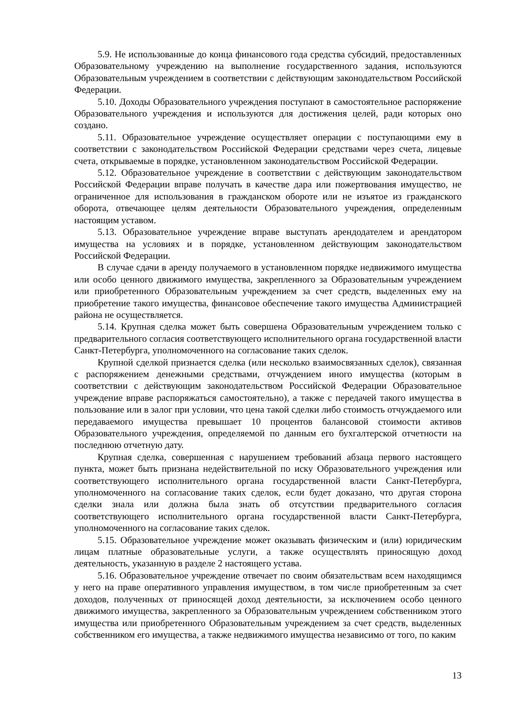5.9. Не использованные до конца финансового года средства субсидий, предоставленных Образовательному учреждению на выполнение государственного задания, используются Образовательным учреждением в соответствии с действующим законодательством Российской Федерации.
5.10. Доходы Образовательного учреждения поступают в самостоятельное распоряжение Образовательного учреждения и используются для достижения целей, ради которых оно создано.
5.11. Образовательное учреждение осуществляет операции с поступающими ему в соответствии с законодательством Российской Федерации средствами через счета, лицевые счета, открываемые в порядке, установленном законодательством Российской Федерации.
5.12. Образовательное учреждение в соответствии с действующим законодательством Российской Федерации вправе получать в качестве дара или пожертвования имущество, не ограниченное для использования в гражданском обороте или не изъятое из гражданского оборота, отвечающее целям деятельности Образовательного учреждения, определенным настоящим уставом.
5.13. Образовательное учреждение вправе выступать арендодателем и арендатором имущества на условиях и в порядке, установленном действующим законодательством Российской Федерации.
В случае сдачи в аренду получаемого в установленном порядке недвижимого имущества или особо ценного движимого имущества, закрепленного за Образовательным учреждением или приобретенного Образовательным учреждением за счет средств, выделенных ему на приобретение такого имущества, финансовое обеспечение такого имущества Администрацией района не осуществляется.
5.14. Крупная сделка может быть совершена Образовательным учреждением только с предварительного согласия соответствующего исполнительного органа государственной власти Санкт-Петербурга, уполномоченного на согласование таких сделок.
Крупной сделкой признается сделка (или несколько взаимосвязанных сделок), связанная с распоряжением денежными средствами, отчуждением иного имущества (которым в соответствии с действующим законодательством Российской Федерации Образовательное учреждение вправе распоряжаться самостоятельно), а также с передачей такого имущества в пользование или в залог при условии, что цена такой сделки либо стоимость отчуждаемого или передаваемого имущества превышает 10 процентов балансовой стоимости активов Образовательного учреждения, определяемой по данным его бухгалтерской отчетности на последнюю отчетную дату.
Крупная сделка, совершенная с нарушением требований абзаца первого настоящего пункта, может быть признана недействительной по иску Образовательного учреждения или соответствующего исполнительного органа государственной власти Санкт-Петербурга, уполномоченного на согласование таких сделок, если будет доказано, что другая сторона сделки знала или должна была знать об отсутствии предварительного согласия соответствующего исполнительного органа государственной власти Санкт-Петербурга, уполномоченного на согласование таких сделок.
5.15. Образовательное учреждение может оказывать физическим и (или) юридическим лицам платные образовательные услуги, а также осуществлять приносящую доход деятельность, указанную в разделе 2 настоящего устава.
5.16. Образовательное учреждение отвечает по своим обязательствам всем находящимся у него на праве оперативного управления имуществом, в том числе приобретенным за счет доходов, полученных от приносящей доход деятельности, за исключением особо ценного движимого имущества, закрепленного за Образовательным учреждением собственником этого имущества или приобретенного Образовательным учреждением за счет средств, выделенных собственником его имущества, а также недвижимого имущества независимо от того, по каким
13